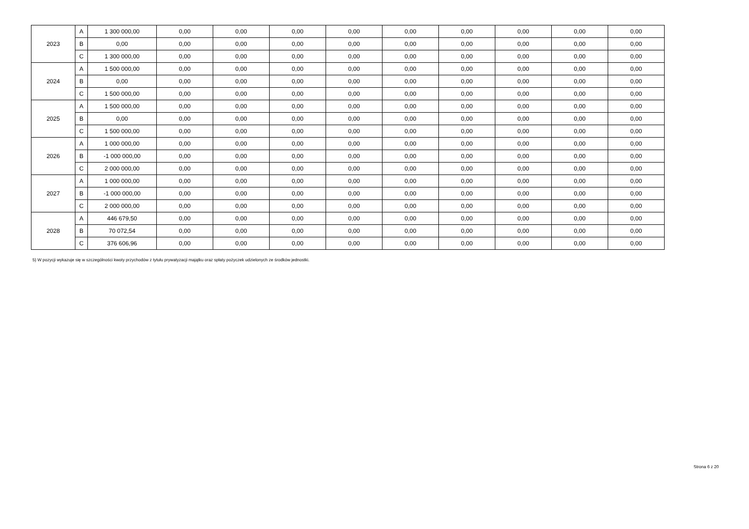| 2023 | A | 1 300 000,00 | 0,00 | 0,00 | 0,00 | 0,00 | 0,00 | 0,00 | 0,00 | 0,00 | 0,00 |
| | B | 0,00 | 0,00 | 0,00 | 0,00 | 0,00 | 0,00 | 0,00 | 0,00 | 0,00 | 0,00 |
| | C | 1 300 000,00 | 0,00 | 0,00 | 0,00 | 0,00 | 0,00 | 0,00 | 0,00 | 0,00 | 0,00 |
| 2024 | A | 1 500 000,00 | 0,00 | 0,00 | 0,00 | 0,00 | 0,00 | 0,00 | 0,00 | 0,00 | 0,00 |
| | B | 0,00 | 0,00 | 0,00 | 0,00 | 0,00 | 0,00 | 0,00 | 0,00 | 0,00 | 0,00 |
| | C | 1 500 000,00 | 0,00 | 0,00 | 0,00 | 0,00 | 0,00 | 0,00 | 0,00 | 0,00 | 0,00 |
| 2025 | A | 1 500 000,00 | 0,00 | 0,00 | 0,00 | 0,00 | 0,00 | 0,00 | 0,00 | 0,00 | 0,00 |
| | B | 0,00 | 0,00 | 0,00 | 0,00 | 0,00 | 0,00 | 0,00 | 0,00 | 0,00 | 0,00 |
| | C | 1 500 000,00 | 0,00 | 0,00 | 0,00 | 0,00 | 0,00 | 0,00 | 0,00 | 0,00 | 0,00 |
| 2026 | A | 1 000 000,00 | 0,00 | 0,00 | 0,00 | 0,00 | 0,00 | 0,00 | 0,00 | 0,00 | 0,00 |
| | B | -1 000 000,00 | 0,00 | 0,00 | 0,00 | 0,00 | 0,00 | 0,00 | 0,00 | 0,00 | 0,00 |
| | C | 2 000 000,00 | 0,00 | 0,00 | 0,00 | 0,00 | 0,00 | 0,00 | 0,00 | 0,00 | 0,00 |
| 2027 | A | 1 000 000,00 | 0,00 | 0,00 | 0,00 | 0,00 | 0,00 | 0,00 | 0,00 | 0,00 | 0,00 |
| | B | -1 000 000,00 | 0,00 | 0,00 | 0,00 | 0,00 | 0,00 | 0,00 | 0,00 | 0,00 | 0,00 |
| | C | 2 000 000,00 | 0,00 | 0,00 | 0,00 | 0,00 | 0,00 | 0,00 | 0,00 | 0,00 | 0,00 |
| 2028 | A | 446 679,50 | 0,00 | 0,00 | 0,00 | 0,00 | 0,00 | 0,00 | 0,00 | 0,00 | 0,00 |
| | B | 70 072,54 | 0,00 | 0,00 | 0,00 | 0,00 | 0,00 | 0,00 | 0,00 | 0,00 | 0,00 |
| | C | 376 606,96 | 0,00 | 0,00 | 0,00 | 0,00 | 0,00 | 0,00 | 0,00 | 0,00 | 0,00 |
5) W pozycji wykazuje się w szczególności kwoty przychodów z tytułu prywatyzacji majątku oraz spłaty pożyczek udzielonych ze środków jednostki.
Strona 6 z 20